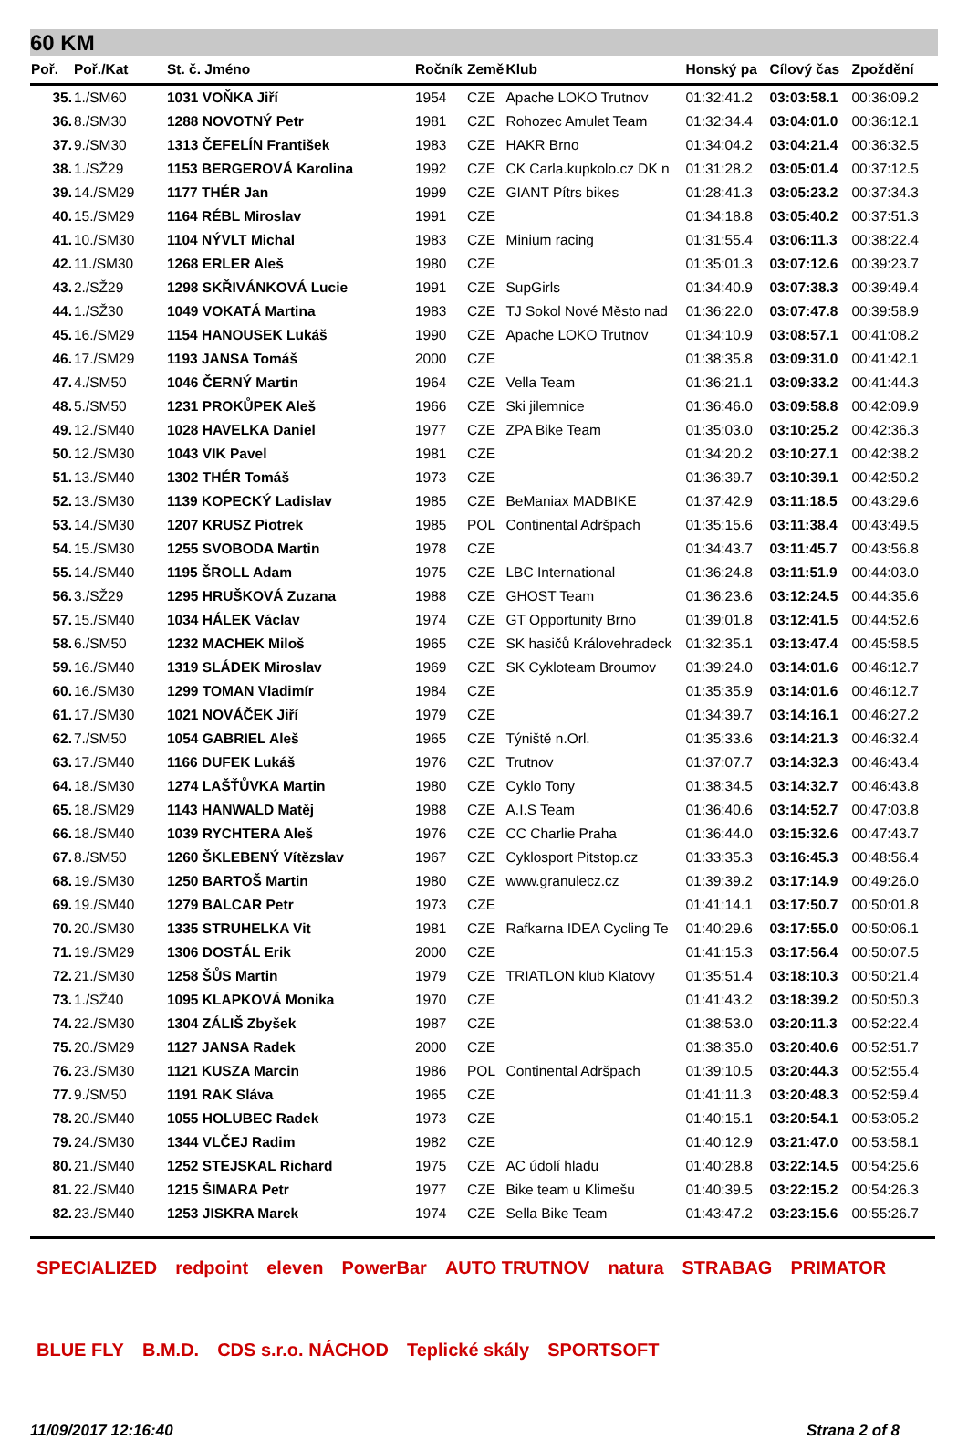60 KM
| Poř. | Poř./Kat | St. č. Jméno | Ročník | Země | Klub | Honský pa | Cílový čas | Zpoždění |
| --- | --- | --- | --- | --- | --- | --- | --- | --- |
| 35. | 1./SM60 | 1031 VOŇKA Jiří | 1954 | CZE | Apache LOKO Trutnov | 01:32:41.2 | 03:03:58.1 | 00:36:09.2 |
| 36. | 8./SM30 | 1288 NOVOTNÝ Petr | 1981 | CZE | Rohozec Amulet Team | 01:32:34.4 | 03:04:01.0 | 00:36:12.1 |
| 37. | 9./SM30 | 1313 ČEFELÍN František | 1983 | CZE | HAKR Brno | 01:34:04.2 | 03:04:21.4 | 00:36:32.5 |
| 38. | 1./SŽ29 | 1153 BERGEROVÁ Karolina | 1992 | CZE | CK Carla.kupkolo.cz DK n | 01:31:28.2 | 03:05:01.4 | 00:37:12.5 |
| 39. | 14./SM29 | 1177 THÉR Jan | 1999 | CZE | GIANT Pítrs bikes | 01:28:41.3 | 03:05:23.2 | 00:37:34.3 |
| 40. | 15./SM29 | 1164 RÉBL Miroslav | 1991 | CZE | | 01:34:18.8 | 03:05:40.2 | 00:37:51.3 |
| 41. | 10./SM30 | 1104 NÝVLT Michal | 1983 | CZE | Minium racing | 01:31:55.4 | 03:06:11.3 | 00:38:22.4 |
| 42. | 11./SM30 | 1268 ERLER Aleš | 1980 | CZE | | 01:35:01.3 | 03:07:12.6 | 00:39:23.7 |
| 43. | 2./SŽ29 | 1298 SKŘIVÁNKOVÁ Lucie | 1991 | CZE | SupGirls | 01:34:40.9 | 03:07:38.3 | 00:39:49.4 |
| 44. | 1./SŽ30 | 1049 VOKATÁ Martina | 1983 | CZE | TJ Sokol Nové Město nad | 01:36:22.0 | 03:07:47.8 | 00:39:58.9 |
| 45. | 16./SM29 | 1154 HANOUSEK Lukáš | 1990 | CZE | Apache LOKO Trutnov | 01:34:10.9 | 03:08:57.1 | 00:41:08.2 |
| 46. | 17./SM29 | 1193 JANSA Tomáš | 2000 | CZE | | 01:38:35.8 | 03:09:31.0 | 00:41:42.1 |
| 47. | 4./SM50 | 1046 ČERNÝ Martin | 1964 | CZE | Vella Team | 01:36:21.1 | 03:09:33.2 | 00:41:44.3 |
| 48. | 5./SM50 | 1231 PROKŮPEK Aleš | 1966 | CZE | Ski jilemnice | 01:36:46.0 | 03:09:58.8 | 00:42:09.9 |
| 49. | 12./SM40 | 1028 HAVELKA Daniel | 1977 | CZE | ZPA Bike Team | 01:35:03.0 | 03:10:25.2 | 00:42:36.3 |
| 50. | 12./SM30 | 1043 VIK Pavel | 1981 | CZE | | 01:34:20.2 | 03:10:27.1 | 00:42:38.2 |
| 51. | 13./SM40 | 1302 THÉR Tomáš | 1973 | CZE | | 01:36:39.7 | 03:10:39.1 | 00:42:50.2 |
| 52. | 13./SM30 | 1139 KOPECKÝ Ladislav | 1985 | CZE | BeManiax MADBIKE | 01:37:42.9 | 03:11:18.5 | 00:43:29.6 |
| 53. | 14./SM30 | 1207 KRUSZ Piotrek | 1985 | POL | Continental Adršpach | 01:35:15.6 | 03:11:38.4 | 00:43:49.5 |
| 54. | 15./SM30 | 1255 SVOBODA Martin | 1978 | CZE | | 01:34:43.7 | 03:11:45.7 | 00:43:56.8 |
| 55. | 14./SM40 | 1195 ŠROLL Adam | 1975 | CZE | LBC International | 01:36:24.8 | 03:11:51.9 | 00:44:03.0 |
| 56. | 3./SŽ29 | 1295 HRUŠKOVÁ Zuzana | 1988 | CZE | GHOST Team | 01:36:23.6 | 03:12:24.5 | 00:44:35.6 |
| 57. | 15./SM40 | 1034 HÁLEK Václav | 1974 | CZE | GT Opportunity Brno | 01:39:01.8 | 03:12:41.5 | 00:44:52.6 |
| 58. | 6./SM50 | 1232 MACHEK Miloš | 1965 | CZE | SK hasičů Královehradeck | 01:32:35.1 | 03:13:47.4 | 00:45:58.5 |
| 59. | 16./SM40 | 1319 SLÁDEK Miroslav | 1969 | CZE | SK Cykloteam Broumov | 01:39:24.0 | 03:14:01.6 | 00:46:12.7 |
| 60. | 16./SM30 | 1299 TOMAN Vladimír | 1984 | CZE | | 01:35:35.9 | 03:14:01.6 | 00:46:12.7 |
| 61. | 17./SM30 | 1021 NOVÁČEK Jiří | 1979 | CZE | | 01:34:39.7 | 03:14:16.1 | 00:46:27.2 |
| 62. | 7./SM50 | 1054 GABRIEL Aleš | 1965 | CZE | Týniště n.Orl. | 01:35:33.6 | 03:14:21.3 | 00:46:32.4 |
| 63. | 17./SM40 | 1166 DUFEK Lukáš | 1976 | CZE | Trutnov | 01:37:07.7 | 03:14:32.3 | 00:46:43.4 |
| 64. | 18./SM30 | 1274 LAŠŤŮVKA Martin | 1980 | CZE | Cyklo Tony | 01:38:34.5 | 03:14:32.7 | 00:46:43.8 |
| 65. | 18./SM29 | 1143 HANWALD Matěj | 1988 | CZE | A.I.S Team | 01:36:40.6 | 03:14:52.7 | 00:47:03.8 |
| 66. | 18./SM40 | 1039 RYCHTERA Aleš | 1976 | CZE | CC Charlie Praha | 01:36:44.0 | 03:15:32.6 | 00:47:43.7 |
| 67. | 8./SM50 | 1260 ŠKLEBENÝ Vítězslav | 1967 | CZE | Cyklosport Pitstop.cz | 01:33:35.3 | 03:16:45.3 | 00:48:56.4 |
| 68. | 19./SM30 | 1250 BARTOŠ Martin | 1980 | CZE | www.granulecz.cz | 01:39:39.2 | 03:17:14.9 | 00:49:26.0 |
| 69. | 19./SM40 | 1279 BALCAR Petr | 1973 | CZE | | 01:41:14.1 | 03:17:50.7 | 00:50:01.8 |
| 70. | 20./SM30 | 1335 STRUHELKA Vit | 1981 | CZE | Rafkarna IDEA Cycling Te | 01:40:29.6 | 03:17:55.0 | 00:50:06.1 |
| 71. | 19./SM29 | 1306 DOSTÁL Erik | 2000 | CZE | | 01:41:15.3 | 03:17:56.4 | 00:50:07.5 |
| 72. | 21./SM30 | 1258 ŠŮS Martin | 1979 | CZE | TRIATLON klub Klatovy | 01:35:51.4 | 03:18:10.3 | 00:50:21.4 |
| 73. | 1./SŽ40 | 1095 KLAPKOVÁ Monika | 1970 | CZE | | 01:41:43.2 | 03:18:39.2 | 00:50:50.3 |
| 74. | 22./SM30 | 1304 ZÁLIŠ Zbyšek | 1987 | CZE | | 01:38:53.0 | 03:20:11.3 | 00:52:22.4 |
| 75. | 20./SM29 | 1127 JANSA Radek | 2000 | CZE | | 01:38:35.0 | 03:20:40.6 | 00:52:51.7 |
| 76. | 23./SM30 | 1121 KUSZA Marcin | 1986 | POL | Continental Adršpach | 01:39:10.5 | 03:20:44.3 | 00:52:55.4 |
| 77. | 9./SM50 | 1191 RAK Sláva | 1965 | CZE | | 01:41:11.3 | 03:20:48.3 | 00:52:59.4 |
| 78. | 20./SM40 | 1055 HOLUBEC Radek | 1973 | CZE | | 01:40:15.1 | 03:20:54.1 | 00:53:05.2 |
| 79. | 24./SM30 | 1344 VLČEJ Radim | 1982 | CZE | | 01:40:12.9 | 03:21:47.0 | 00:53:58.1 |
| 80. | 21./SM40 | 1252 STEJSKAL Richard | 1975 | CZE | AC údolí hladu | 01:40:28.8 | 03:22:14.5 | 00:54:25.6 |
| 81. | 22./SM40 | 1215 ŠIMARA Petr | 1977 | CZE | Bike team u Klimešu | 01:40:39.5 | 03:22:15.2 | 00:54:26.3 |
| 82. | 23./SM40 | 1253 JISKRA Marek | 1974 | CZE | Sella Bike Team | 01:43:47.2 | 03:23:15.6 | 00:55:26.7 |
SPECIALIZED redpoint eleven PowerBar AUTO TRUTNOV natura STRABAG PRIMATOR BLUE FLY B.M.D. CDS s.r.o. NÁCHOD Teplické skály SPORTSOFT
11/09/2017 12:16:40 Strana 2 of 8